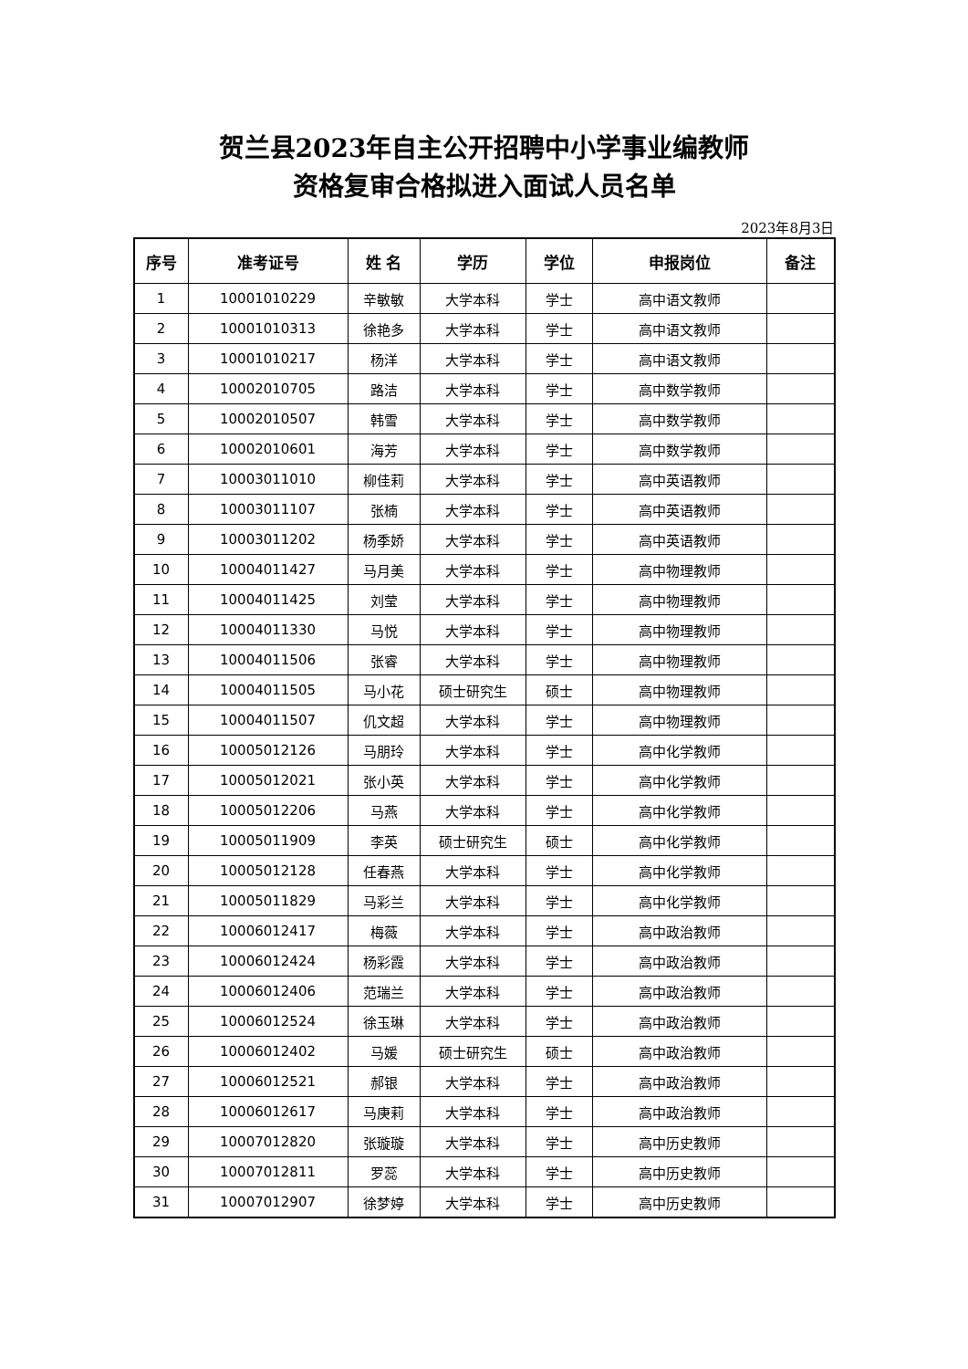贺兰县2023年自主公开招聘中小学事业编教师
资格复审合格拟进入面试人员名单
2023年8月3日
| 序号 | 准考证号 | 姓 名 | 学历 | 学位 | 申报岗位 | 备注 |
| --- | --- | --- | --- | --- | --- | --- |
| 1 | 10001010229 | 辛敏敏 | 大学本科 | 学士 | 高中语文教师 | |
| 2 | 10001010313 | 徐艳多 | 大学本科 | 学士 | 高中语文教师 | |
| 3 | 10001010217 | 杨洋 | 大学本科 | 学士 | 高中语文教师 | |
| 4 | 10002010705 | 路洁 | 大学本科 | 学士 | 高中数学教师 | |
| 5 | 10002010507 | 韩雪 | 大学本科 | 学士 | 高中数学教师 | |
| 6 | 10002010601 | 海芳 | 大学本科 | 学士 | 高中数学教师 | |
| 7 | 10003011010 | 柳佳莉 | 大学本科 | 学士 | 高中英语教师 | |
| 8 | 10003011107 | 张楠 | 大学本科 | 学士 | 高中英语教师 | |
| 9 | 10003011202 | 杨季娇 | 大学本科 | 学士 | 高中英语教师 | |
| 10 | 10004011427 | 马月美 | 大学本科 | 学士 | 高中物理教师 | |
| 11 | 10004011425 | 刘莹 | 大学本科 | 学士 | 高中物理教师 | |
| 12 | 10004011330 | 马悦 | 大学本科 | 学士 | 高中物理教师 | |
| 13 | 10004011506 | 张睿 | 大学本科 | 学士 | 高中物理教师 | |
| 14 | 10004011505 | 马小花 | 硕士研究生 | 硕士 | 高中物理教师 | |
| 15 | 10004011507 | 仉文超 | 大学本科 | 学士 | 高中物理教师 | |
| 16 | 10005012126 | 马朋玲 | 大学本科 | 学士 | 高中化学教师 | |
| 17 | 10005012021 | 张小英 | 大学本科 | 学士 | 高中化学教师 | |
| 18 | 10005012206 | 马燕 | 大学本科 | 学士 | 高中化学教师 | |
| 19 | 10005011909 | 李英 | 硕士研究生 | 硕士 | 高中化学教师 | |
| 20 | 10005012128 | 任春燕 | 大学本科 | 学士 | 高中化学教师 | |
| 21 | 10005011829 | 马彩兰 | 大学本科 | 学士 | 高中化学教师 | |
| 22 | 10006012417 | 梅薇 | 大学本科 | 学士 | 高中政治教师 | |
| 23 | 10006012424 | 杨彩霞 | 大学本科 | 学士 | 高中政治教师 | |
| 24 | 10006012406 | 范瑞兰 | 大学本科 | 学士 | 高中政治教师 | |
| 25 | 10006012524 | 徐玉琳 | 大学本科 | 学士 | 高中政治教师 | |
| 26 | 10006012402 | 马媛 | 硕士研究生 | 硕士 | 高中政治教师 | |
| 27 | 10006012521 | 郝银 | 大学本科 | 学士 | 高中政治教师 | |
| 28 | 10006012617 | 马庚莉 | 大学本科 | 学士 | 高中政治教师 | |
| 29 | 10007012820 | 张璇璇 | 大学本科 | 学士 | 高中历史教师 | |
| 30 | 10007012811 | 罗蕊 | 大学本科 | 学士 | 高中历史教师 | |
| 31 | 10007012907 | 徐梦婷 | 大学本科 | 学士 | 高中历史教师 | |